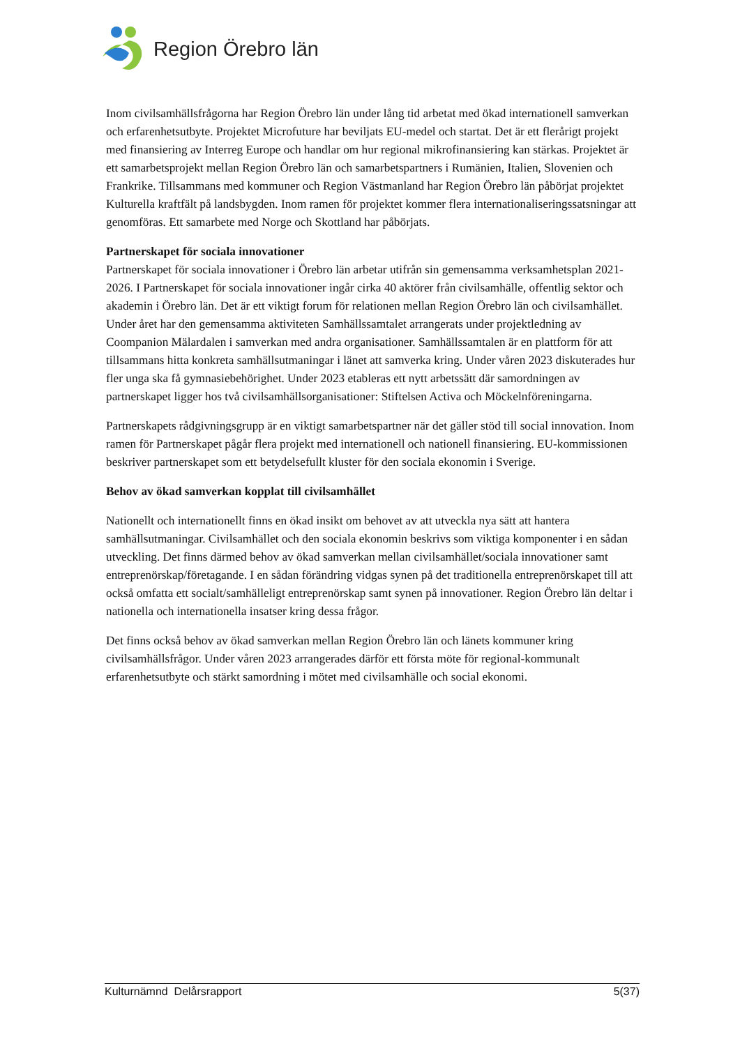Region Örebro län
Inom civilsamhällsfrågorna har Region Örebro län under lång tid arbetat med ökad internationell samverkan och erfarenhetsutbyte. Projektet Microfuture har beviljats EU-medel och startat. Det är ett flerårigt projekt med finansiering av Interreg Europe och handlar om hur regional mikrofinansiering kan stärkas. Projektet är ett samarbetsprojekt mellan Region Örebro län och samarbetspartners i Rumänien, Italien, Slovenien och Frankrike. Tillsammans med kommuner och Region Västmanland har Region Örebro län påbörjat projektet Kulturella kraftfält på landsbygden. Inom ramen för projektet kommer flera internationaliseringssatsningar att genomföras. Ett samarbete med Norge och Skottland har påbörjats.
Partnerskapet för sociala innovationer
Partnerskapet för sociala innovationer i Örebro län arbetar utifrån sin gemensamma verksamhetsplan 2021-2026. I Partnerskapet för sociala innovationer ingår cirka 40 aktörer från civilsamhälle, offentlig sektor och akademin i Örebro län. Det är ett viktigt forum för relationen mellan Region Örebro län och civilsamhället. Under året har den gemensamma aktiviteten Samhällssamtalet arrangerats under projektledning av Coompanion Mälardalen i samverkan med andra organisationer. Samhällssamtalen är en plattform för att tillsammans hitta konkreta samhällsutmaningar i länet att samverka kring. Under våren 2023 diskuterades hur fler unga ska få gymnasiebehörighet. Under 2023 etableras ett nytt arbetssätt där samordningen av partnerskapet ligger hos två civilsamhällsorganisationer: Stiftelsen Activa och Möckelnföreningarna.
Partnerskapets rådgivningsgrupp är en viktigt samarbetspartner när det gäller stöd till social innovation. Inom ramen för Partnerskapet pågår flera projekt med internationell och nationell finansiering. EU-kommissionen beskriver partnerskapet som ett betydelsefullt kluster för den sociala ekonomin i Sverige.
Behov av ökad samverkan kopplat till civilsamhället
Nationellt och internationellt finns en ökad insikt om behovet av att utveckla nya sätt att hantera samhällsutmaningar. Civilsamhället och den sociala ekonomin beskrivs som viktiga komponenter i en sådan utveckling. Det finns därmed behov av ökad samverkan mellan civilsamhället/sociala innovationer samt entreprenörskap/företagande. I en sådan förändring vidgas synen på det traditionella entreprenörskapet till att också omfatta ett socialt/samhälleligt entreprenörskap samt synen på innovationer. Region Örebro län deltar i nationella och internationella insatser kring dessa frågor.
Det finns också behov av ökad samverkan mellan Region Örebro län och länets kommuner kring civilsamhällsfrågor. Under våren 2023 arrangerades därför ett första möte för regional-kommunalt erfarenhetsutbyte och stärkt samordning i mötet med civilsamhälle och social ekonomi.
Kulturnämnd Delårsrapport 5(37)